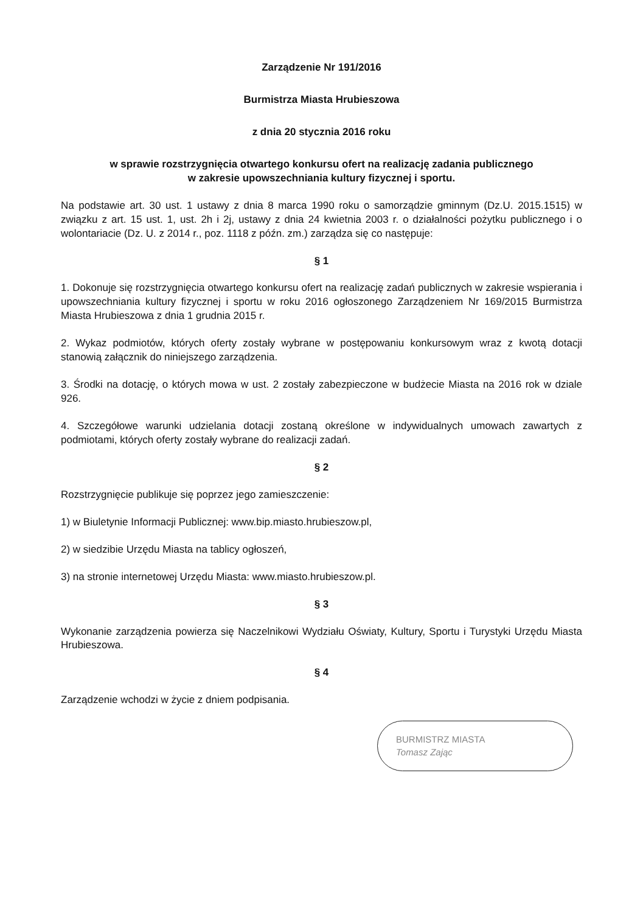Zarządzenie Nr 191/2016
Burmistrza Miasta Hrubieszowa
z dnia 20 stycznia 2016 roku
w sprawie rozstrzygnięcia otwartego konkursu ofert na realizację zadania publicznego
w zakresie upowszechniania kultury fizycznej i sportu.
Na podstawie art. 30 ust. 1 ustawy z dnia 8 marca 1990 roku o samorządzie gminnym (Dz.U. 2015.1515) w związku z art. 15 ust. 1, ust. 2h i 2j, ustawy z dnia 24 kwietnia 2003 r. o działalności pożytku publicznego i o wolontariacie (Dz. U. z 2014 r., poz. 1118 z późn. zm.) zarządza się co następuje:
§ 1
1. Dokonuje się rozstrzygnięcia otwartego konkursu ofert na realizację zadań publicznych w zakresie wspierania i upowszechniania kultury fizycznej i sportu w roku 2016 ogłoszonego Zarządzeniem Nr 169/2015 Burmistrza Miasta Hrubieszowa z dnia 1 grudnia 2015 r.
2. Wykaz podmiotów, których oferty zostały wybrane w postępowaniu konkursowym wraz z kwotą dotacji stanowią załącznik do niniejszego zarządzenia.
3. Środki na dotację, o których mowa w ust. 2 zostały zabezpieczone w budżecie Miasta na 2016 rok w dziale 926.
4. Szczegółowe warunki udzielania dotacji zostaną określone w indywidualnych umowach zawartych z podmiotami, których oferty zostały wybrane do realizacji zadań.
§ 2
Rozstrzygnięcie publikuje się poprzez jego zamieszczenie:
1) w Biuletynie Informacji Publicznej: www.bip.miasto.hrubieszow.pl,
2) w siedzibie Urzędu Miasta na tablicy ogłoszeń,
3) na stronie internetowej Urzędu Miasta: www.miasto.hrubieszow.pl.
§ 3
Wykonanie zarządzenia powierza się Naczelnikowi Wydziału Oświaty, Kultury, Sportu i Turystyki Urzędu Miasta Hrubieszowa.
§ 4
Zarządzenie wchodzi w życie z dniem podpisania.
BURMISTRZ MIASTA
Tomasz Zając